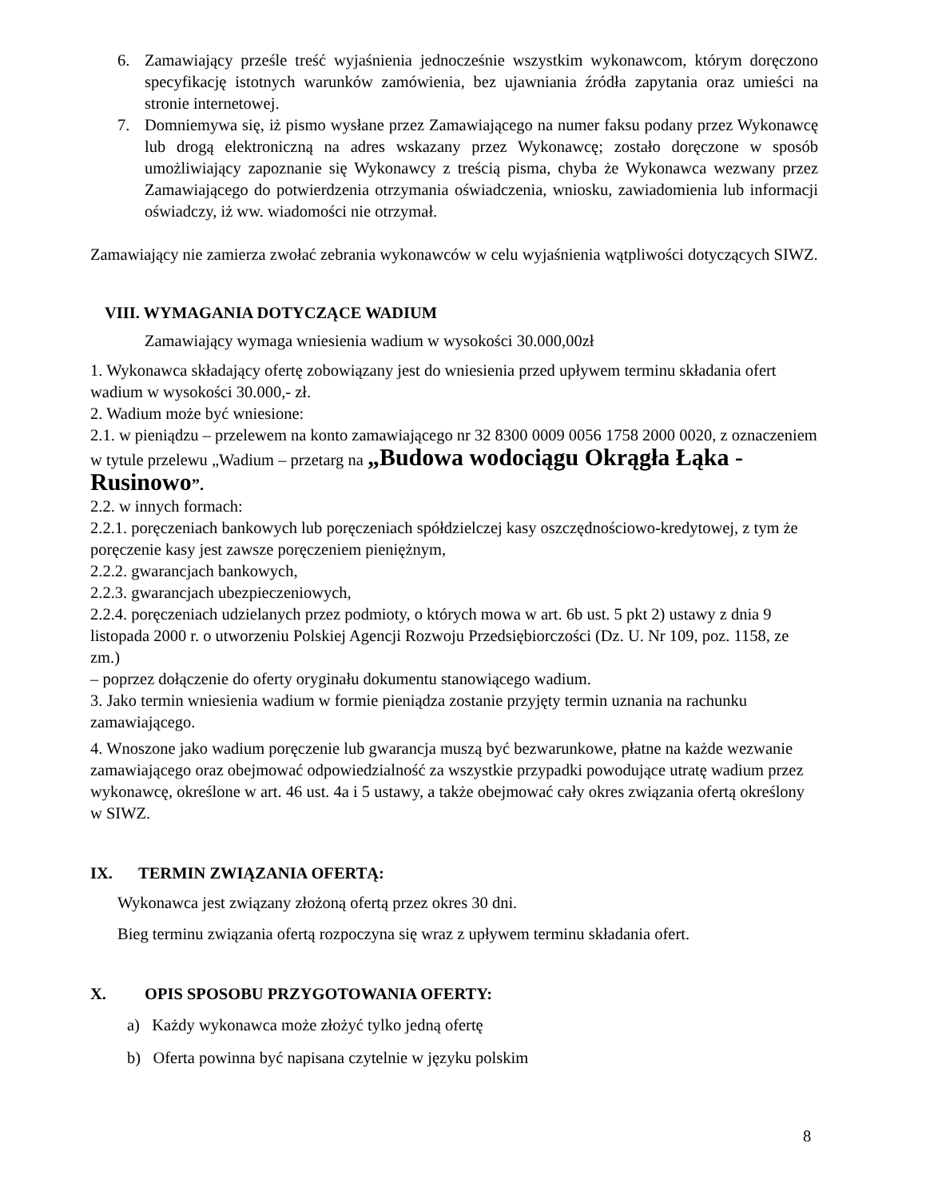6. Zamawiający prześle treść wyjaśnienia jednocześnie wszystkim wykonawcom, którym doręczono specyfikację istotnych warunków zamówienia, bez ujawniania źródła zapytania oraz umieści na stronie internetowej.
7. Domniemywa się, iż pismo wysłane przez Zamawiającego na numer faksu podany przez Wykonawcę lub drogą elektroniczną na adres wskazany przez Wykonawcę; zostało doręczone w sposób umożliwiający zapoznanie się Wykonawcy z treścią pisma, chyba że Wykonawca wezwany przez Zamawiającego do potwierdzenia otrzymania oświadczenia, wniosku, zawiadomienia lub informacji oświadczy, iż ww. wiadomości nie otrzymał.
Zamawiający nie zamierza zwołać zebrania wykonawców w celu wyjaśnienia wątpliwości dotyczących SIWZ.
VIII. WYMAGANIA DOTYCZĄCE WADIUM
Zamawiający wymaga wniesienia wadium w wysokości 30.000,00zł
1. Wykonawca składający ofertę zobowiązany jest do wniesienia przed upływem terminu składania ofert wadium w wysokości 30.000,- zł.
2. Wadium może być wniesione:
2.1. w pieniądzu – przelewem na konto zamawiającego nr 32 8300 0009 0056 1758 2000 0020, z oznaczeniem w tytule przelewu „Wadium – przetarg na „Budowa wodociągu Okrągła Łąka - Rusinowo”.
2.2. w innych formach:
2.2.1. poręczeniach bankowych lub poręczeniach spółdzielczej kasy oszczędnościowo-kredytowej, z tym że poręczenie kasy jest zawsze poręczeniem pieniężnym,
2.2.2. gwarancjach bankowych,
2.2.3. gwarancjach ubezpieczeniowych,
2.2.4. poręczeniach udzielanych przez podmioty, o których mowa w art. 6b ust. 5 pkt 2) ustawy z dnia 9 listopada 2000 r. o utworzeniu Polskiej Agencji Rozwoju Przedsiębiorczości (Dz. U. Nr 109, poz. 1158, ze zm.)
– poprzez dołączenie do oferty oryginału dokumentu stanowiącego wadium.
3. Jako termin wniesienia wadium w formie pieniądza zostanie przyjęty termin uznania na rachunku zamawiającego.
4. Wnoszone jako wadium poręczenie lub gwarancja muszą być bezwarunkowe, płatne na każde wezwanie zamawiającego oraz obejmować odpowiedzialność za wszystkie przypadki powodujące utratę wadium przez wykonawcę, określone w art. 46 ust. 4a i 5 ustawy, a także obejmować cały okres związania ofertą określony w SIWZ.
IX. TERMIN ZWIĄZANIA OFERTĄ:
Wykonawca jest związany złożoną ofertą przez okres 30 dni.
Bieg terminu związania ofertą rozpoczyna się wraz z upływem terminu składania ofert.
X. OPIS SPOSOBU PRZYGOTOWANIA OFERTY:
a) Każdy wykonawca może złożyć tylko jedną ofertę
b) Oferta powinna być napisana czytelnie w języku polskim
8